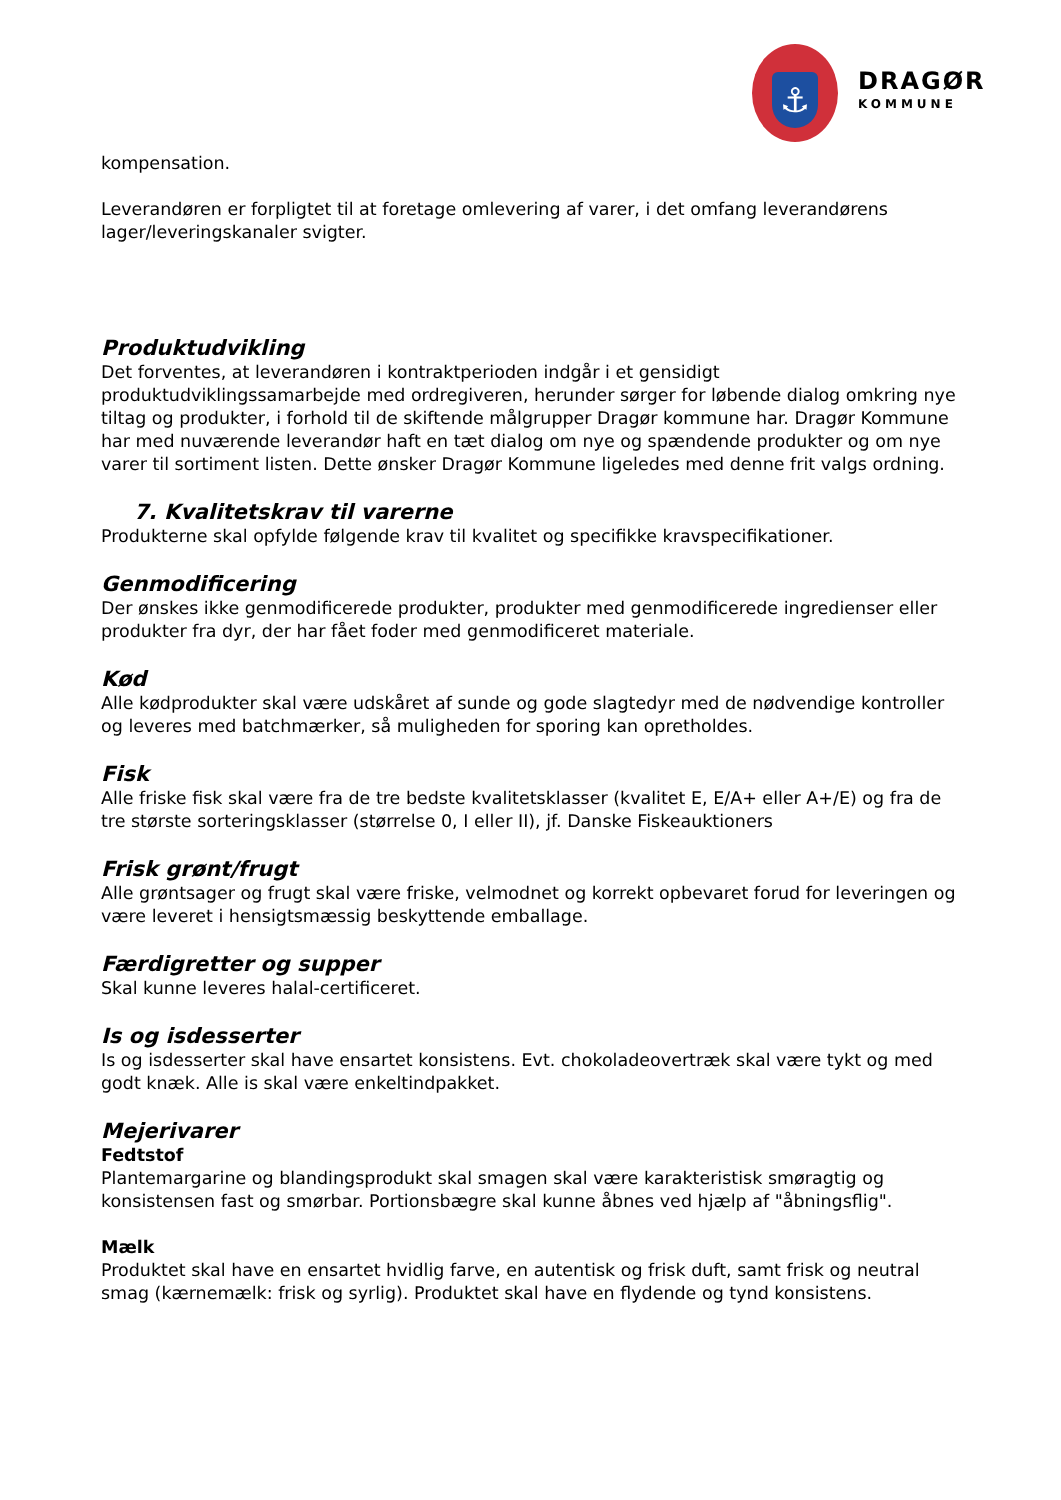⚓
DRAGØR
KOMMUNE
kompensation.
Leverandøren er forpligtet til at foretage omlevering af varer, i det omfang leverandørens lager/leveringskanaler svigter.
Produktudvikling
Det forventes, at leverandøren i kontraktperioden indgår i et gensidigt produktudviklingssamarbejde med ordregiveren, herunder sørger for løbende dialog omkring nye tiltag og produkter, i forhold til de skiftende målgrupper Dragør kommune har. Dragør Kommune har med nuværende leverandør haft en tæt dialog om nye og spændende produkter og om nye varer til sortiment listen. Dette ønsker Dragør Kommune ligeledes med denne frit valgs ordning.
7. Kvalitetskrav til varerne
Produkterne skal opfylde følgende krav til kvalitet og specifikke kravspecifikationer.
Genmodificering
Der ønskes ikke genmodificerede produkter, produkter med genmodificerede ingredienser eller produkter fra dyr, der har fået foder med genmodificeret materiale.
Kød
Alle kødprodukter skal være udskåret af sunde og gode slagtedyr med de nødvendige kontroller og leveres med batchmærker, så muligheden for sporing kan opretholdes.
Fisk
Alle friske fisk skal være fra de tre bedste kvalitetsklasser (kvalitet E, E/A+ eller A+/E) og fra de tre største sorteringsklasser (størrelse 0, I eller II), jf. Danske Fiskeauktioners
Frisk grønt/frugt
Alle grøntsager og frugt skal være friske, velmodnet og korrekt opbevaret forud for leveringen og være leveret i hensigtsmæssig beskyttende emballage.
Færdigretter og supper
Skal kunne leveres halal-certificeret.
Is og isdesserter
Is og isdesserter skal have ensartet konsistens. Evt. chokoladeovertræk skal være tykt og med godt knæk. Alle is skal være enkeltindpakket.
Mejerivarer
Fedtstof
Plantemargarine og blandingsprodukt skal smagen skal være karakteristisk smøragtig og konsistensen fast og smørbar. Portionsbægre skal kunne åbnes ved hjælp af "åbningsflig".
Mælk
Produktet skal have en ensartet hvidlig farve, en autentisk og frisk duft, samt frisk og neutral smag (kærnemælk: frisk og syrlig). Produktet skal have en flydende og tynd konsistens.